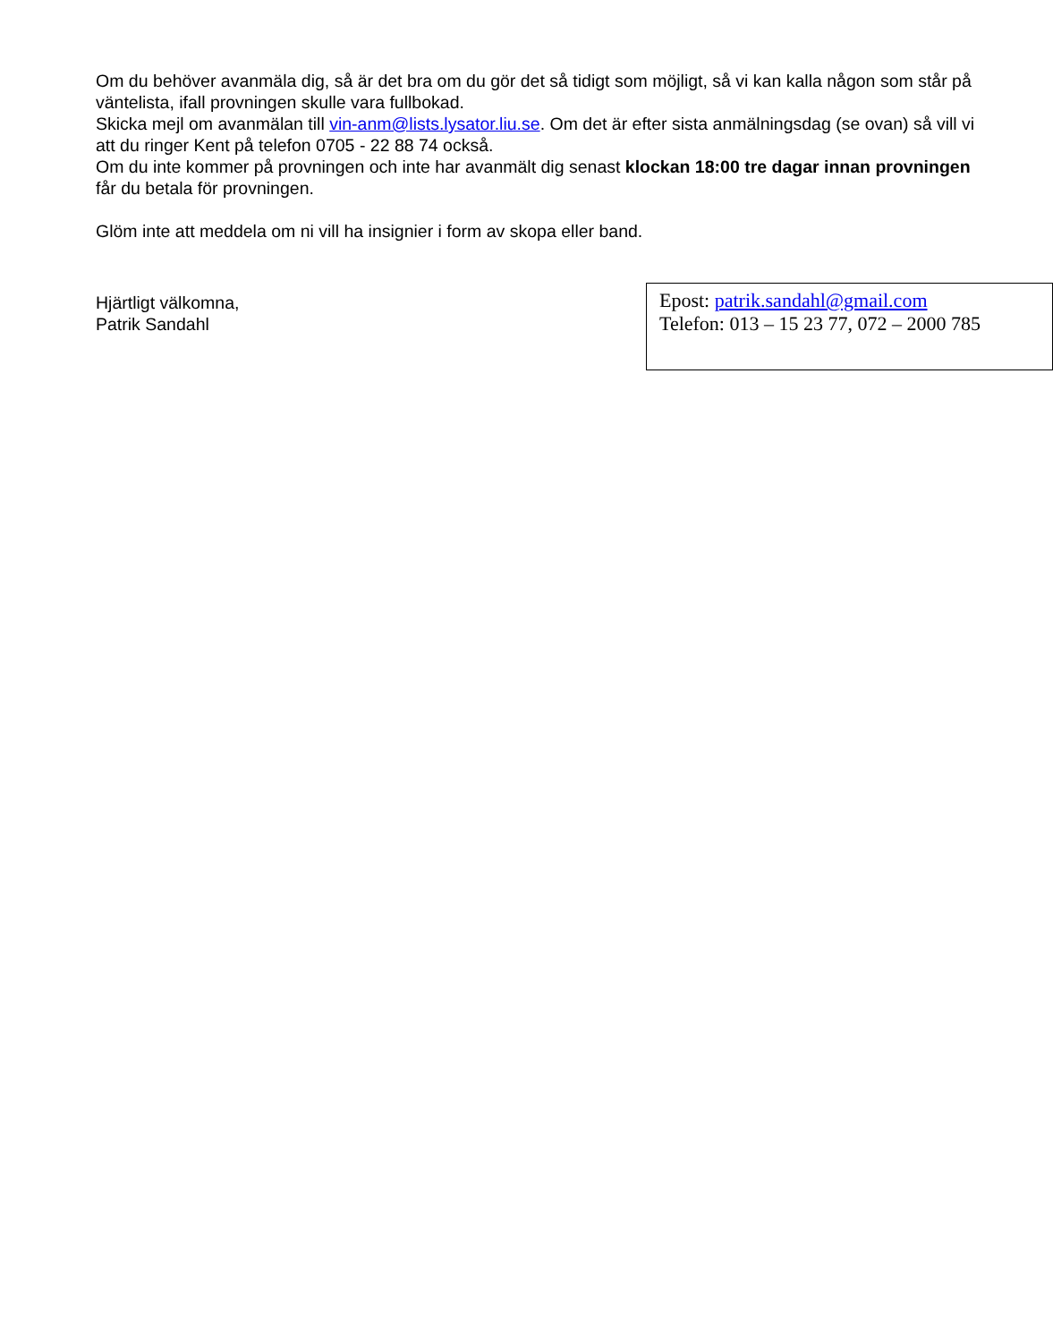Om du behöver avanmäla dig, så är det bra om du gör det så tidigt som möjligt, så vi kan kalla någon som står på väntelista, ifall provningen skulle vara fullbokad.
Skicka mejl om avanmälan till vin-anm@lists.lysator.liu.se. Om det är efter sista anmälningsdag (se ovan) så vill vi att du ringer Kent på telefon 0705 - 22 88 74 också.
Om du inte kommer på provningen och inte har avanmält dig senast klockan 18:00 tre dagar innan provningen får du betala för provningen.
Glöm inte att meddela om ni vill ha insignier i form av skopa eller band.
Hjärtligt välkomna,
Patrik Sandahl
Epost: patrik.sandahl@gmail.com
Telefon: 013 – 15 23 77, 072 – 2000 785